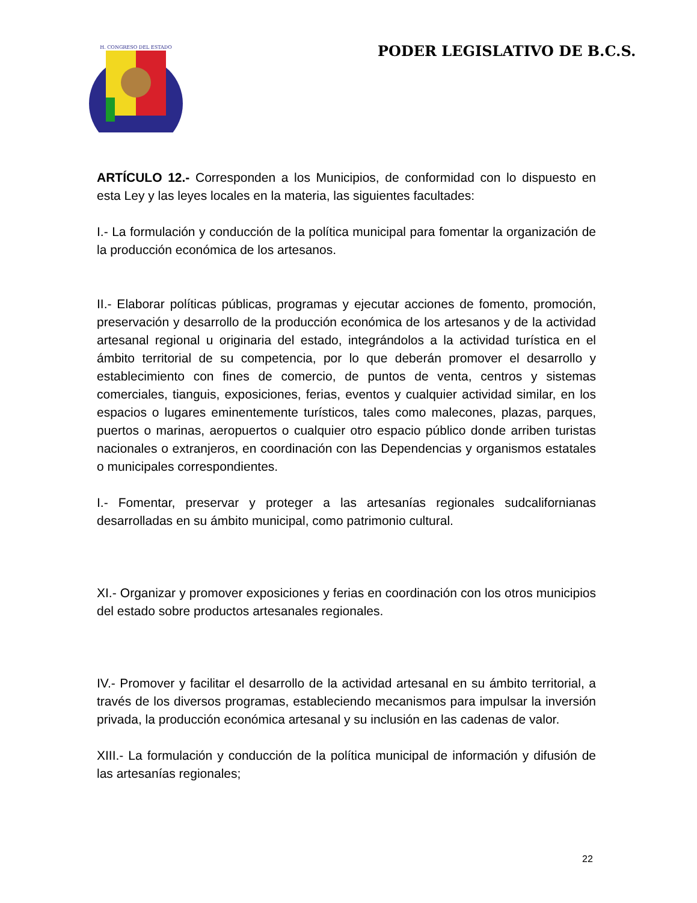H. CONGRESO DEL ESTADO
PODER LEGISLATIVO DE B.C.S.
ARTÍCULO 12.- Corresponden a los Municipios, de conformidad con lo dispuesto en esta Ley y las leyes locales en la materia, las siguientes facultades:
I.- La formulación y conducción de la política municipal para fomentar la organización de la producción económica de los artesanos.
II.- Elaborar políticas públicas, programas y ejecutar acciones de fomento, promoción, preservación y desarrollo de la producción económica de los artesanos y de la actividad artesanal regional u originaria del estado, integrándolos a la actividad turística en el ámbito territorial de su competencia, por lo que deberán promover el desarrollo y establecimiento con fines de comercio, de puntos de venta, centros y sistemas comerciales, tianguis, exposiciones, ferias, eventos y cualquier actividad similar, en los espacios o lugares eminentemente turísticos, tales como malecones, plazas, parques, puertos o marinas, aeropuertos o cualquier otro espacio público donde arriben turistas nacionales o extranjeros, en coordinación con las Dependencias y organismos estatales o municipales correspondientes.
I.- Fomentar, preservar y proteger a las artesanías regionales sudcalifornianas desarrolladas en su ámbito municipal, como patrimonio cultural.
XI.- Organizar y promover exposiciones y ferias en coordinación con los otros municipios del estado sobre productos artesanales regionales.
IV.- Promover y facilitar el desarrollo de la actividad artesanal en su ámbito territorial, a través de los diversos programas, estableciendo mecanismos para impulsar la inversión privada, la producción económica artesanal y su inclusión en las cadenas de valor.
XIII.- La formulación y conducción de la política municipal de información y difusión de las artesanías regionales;
22